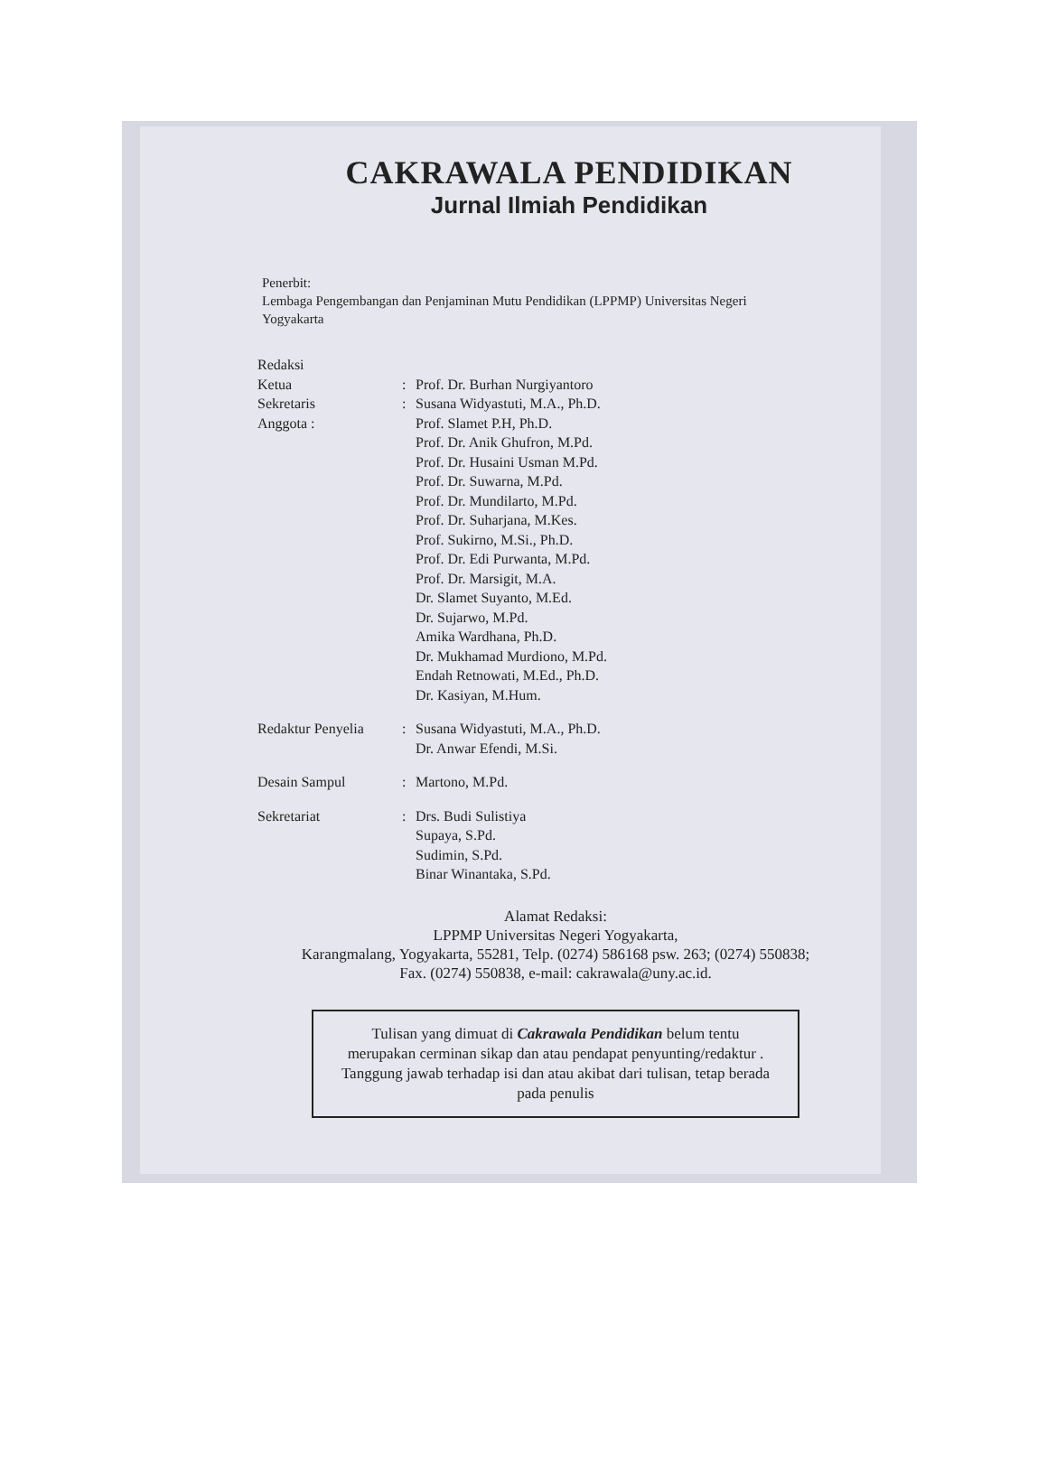CAKRAWALA PENDIDIKAN
Jurnal Ilmiah Pendidikan
Penerbit:
Lembaga Pengembangan dan Penjaminan Mutu Pendidikan (LPPMP) Universitas Negeri
Yogyakarta
| Redaksi | | |
| Ketua | : | Prof. Dr. Burhan Nurgiyantoro |
| Sekretaris | : | Susana Widyastuti, M.A., Ph.D. |
| Anggota : | | Prof. Slamet P.H, Ph.D. Prof. Dr. Anik Ghufron, M.Pd. Prof. Dr. Husaini Usman M.Pd. Prof. Dr. Suwarna, M.Pd. Prof. Dr. Mundilarto, M.Pd. Prof. Dr. Suharjana, M.Kes. Prof. Sukirno, M.Si., Ph.D. Prof. Dr. Edi Purwanta, M.Pd. Prof. Dr. Marsigit, M.A. Dr. Slamet Suyanto, M.Ed. Dr. Sujarwo, M.Pd. Amika Wardhana, Ph.D. Dr. Mukhamad Murdiono, M.Pd. Endah Retnowati, M.Ed., Ph.D. Dr. Kasiyan, M.Hum. |
| Redaktur Penyelia | : | Susana Widyastuti, M.A., Ph.D. Dr. Anwar Efendi, M.Si. |
| Desain Sampul | : | Martono, M.Pd. |
| Sekretariat | : | Drs. Budi Sulistiya Supaya, S.Pd. Sudimin, S.Pd. Binar Winantaka, S.Pd. |
Alamat Redaksi:
LPPMP Universitas Negeri Yogyakarta,
Karangmalang, Yogyakarta, 55281, Telp. (0274) 586168 psw. 263; (0274) 550838;
Fax. (0274) 550838, e-mail: cakrawala@uny.ac.id.
Tulisan yang dimuat di Cakrawala Pendidikan belum tentu merupakan cerminan sikap dan atau pendapat penyunting/redaktur . Tanggung jawab terhadap isi dan atau akibat dari tulisan, tetap berada pada penulis